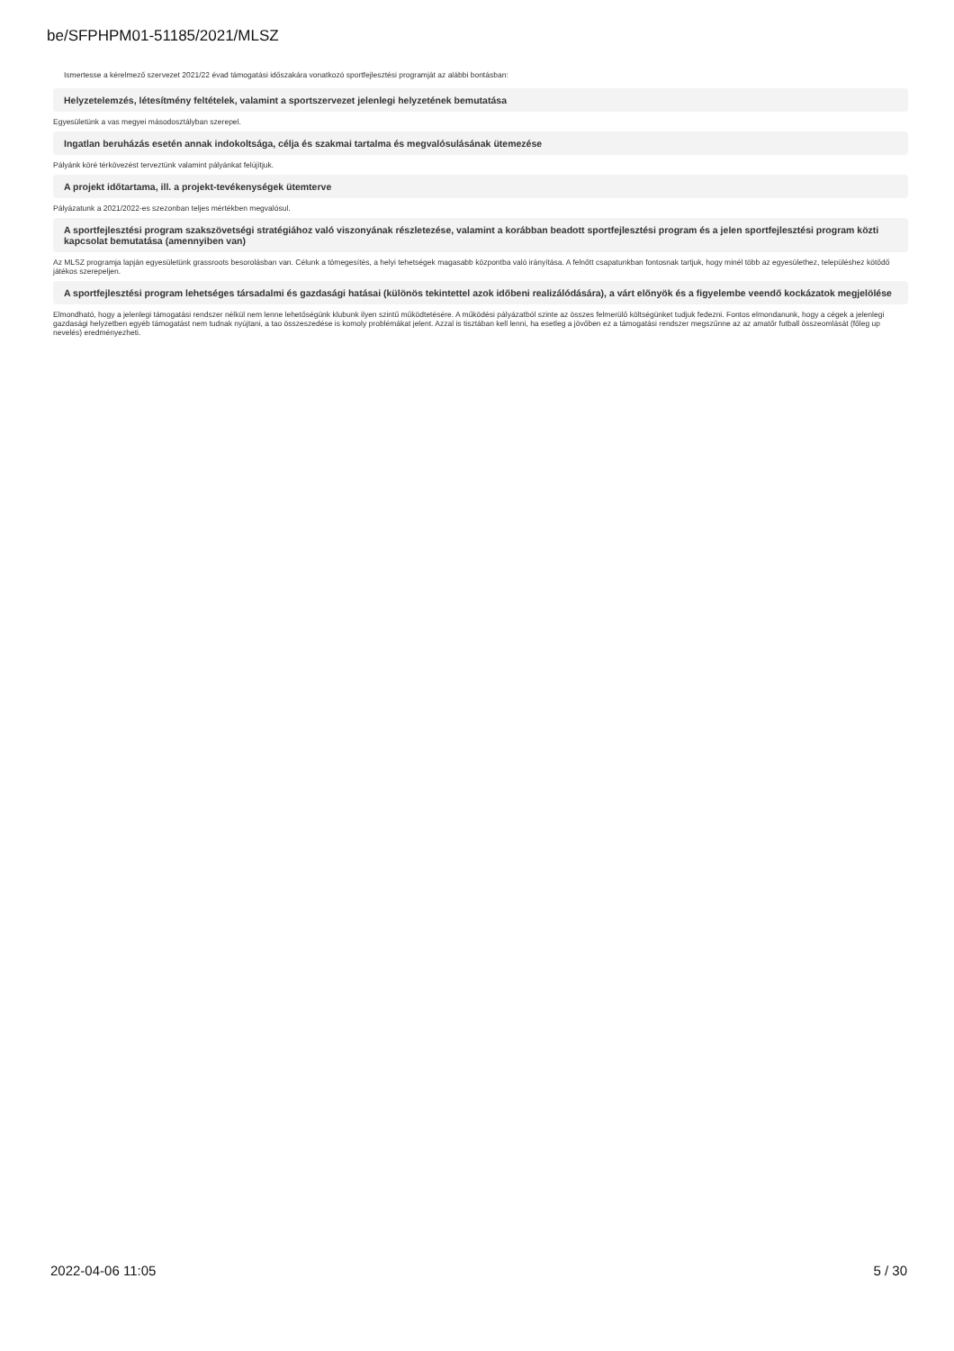be/SFPHPM01-51185/2021/MLSZ
Ismertesse a kérelmező szervezet 2021/22 évad támogatási időszakára vonatkozó sportfejlesztési programját az alábbi bontásban:
Helyzetelemzés, létesítmény feltételek, valamint a sportszervezet jelenlegi helyzetének bemutatása
Egyesületünk a vas megyei másodosztályban szerepel.
Ingatlan beruházás esetén annak indokoltsága, célja és szakmai tartalma és megvalósulásának ütemezése
Pályánk köré térkövezést terveztünk valamint pályánkat felújítjuk.
A projekt időtartama, ill. a projekt-tevékenységek ütemterve
Pályázatunk a 2021/2022-es szezonban teljes mértékben megvalósul.
A sportfejlesztési program szakszövetségi stratégiához való viszonyának részletezése, valamint a korábban beadott sportfejlesztési program és a jelen sportfejlesztési program közti kapcsolat bemutatása (amennyiben van)
Az MLSZ programja lapján egyesületünk grassroots besorolásban van. Célunk a tömegesítés, a helyi tehetségek magasabb központba való irányítása. A felnőtt csapatunkban fontosnak tartjuk, hogy minél több az egyesülethez, településhez kötődő játékos szerepeljen.
A sportfejlesztési program lehetséges társadalmi és gazdasági hatásai (különös tekintettel azok időbeni realizálódására), a várt előnyök és a figyelembe veendő kockázatok megjelölése
Elmondható, hogy a jelenlegi támogatási rendszer nélkül nem lenne lehetőségünk klubunk ilyen szintű működtetésére. A működési pályázatból szinte az összes felmerülő költségünket tudjuk fedezni. Fontos elmondanunk, hogy a cégek a jelenlegi gazdasági helyzetben egyéb támogatást nem tudnak nyújtani, a tao összeszedése is komoly problémákat jelent. Azzal is tisztában kell lenni, ha esetleg a jövőben ez a támogatási rendszer megszűnne az az amatőr futball összeomlását (főleg up nevelés) eredményezheti.
2022-04-06 11:05 5 / 30